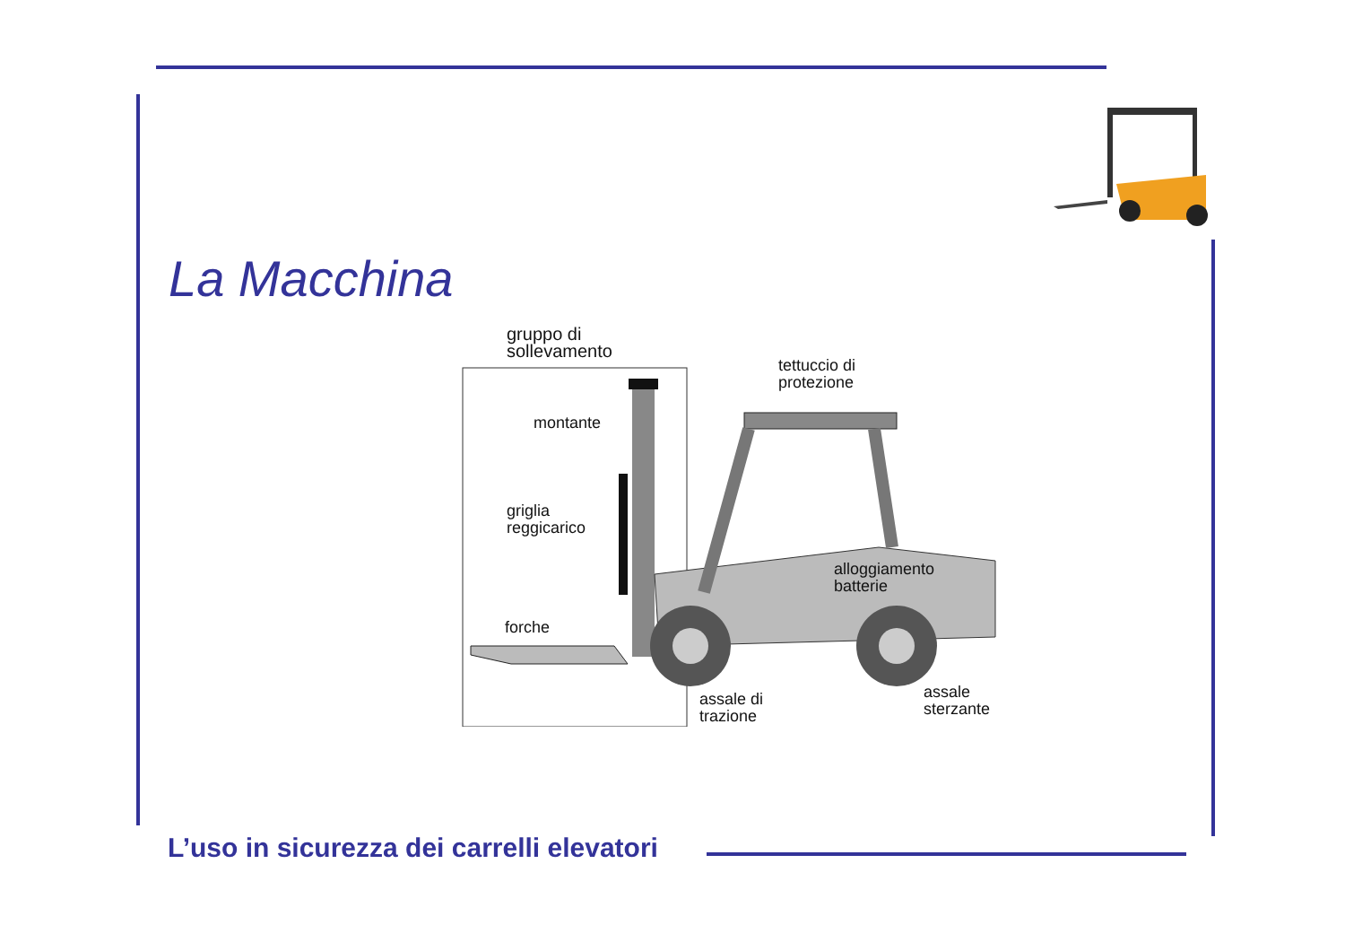La Macchina
gruppo di
sollevamento
tettuccio di
protezione
montante
griglia
reggicarico
alloggiamento
batterie
forche
assale di
trazione
assale
sterzante
L’uso in sicurezza dei carrelli elevatori